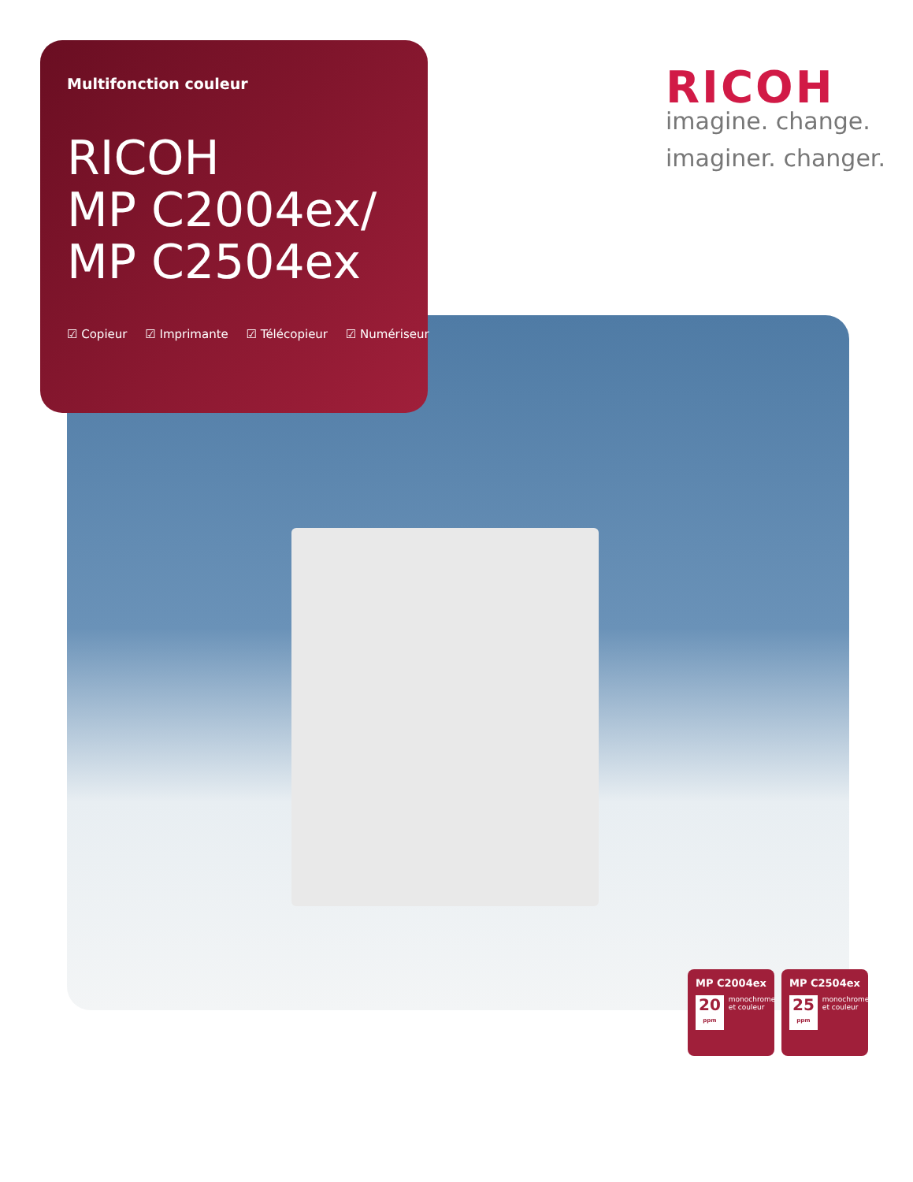Multifonction couleur
RICOH
MP C2004ex/
MP C2504ex
☑ Copieur ☑ Imprimante ☑ Télécopieur ☑ Numériseur
RICOH
imagine. change.
imaginer. changer.
MP C2004ex
20
ppm
monochrome et couleur
MP C2504ex
25
ppm
monochrome et couleur